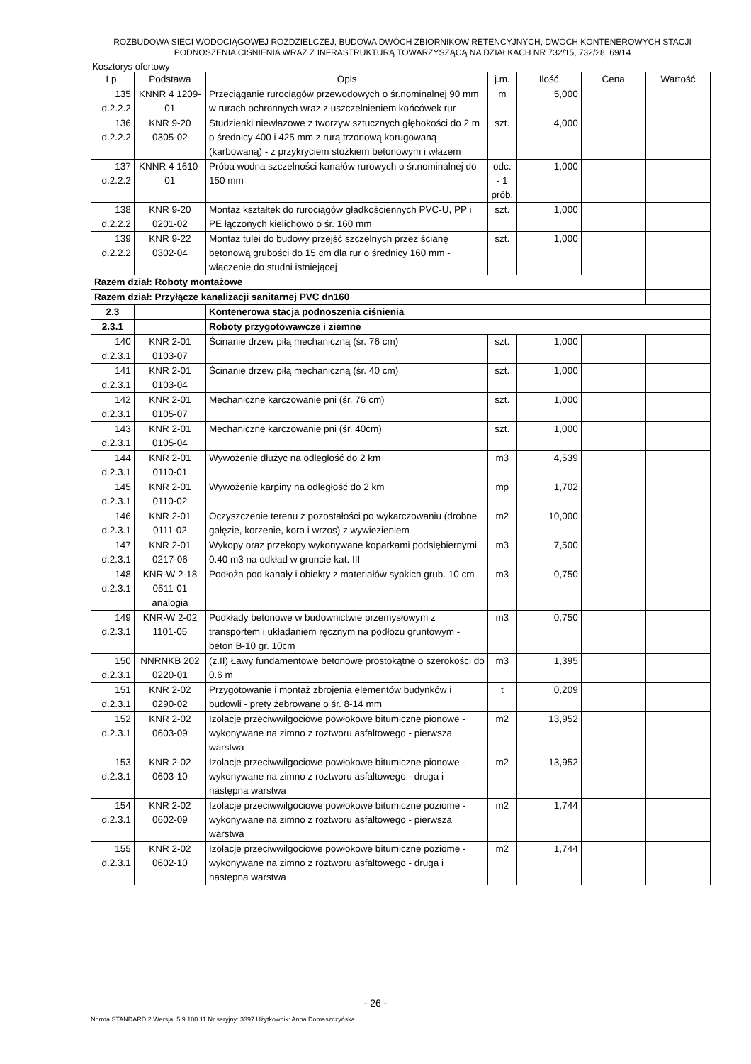ROZBUDOWA SIECI WODOCIĄGOWEJ ROZDZIELCZEJ, BUDOWA DWÓCH ZBIORNIKÓW RETENCYJNYCH, DWÓCH KONTENEROWYCH STACJI PODNOSZENIA CIŚNIENIA WRAZ Z INFRASTRUKTURĄ TOWARZYSZĄCĄ NA DZIAŁKACH NR 732/15, 732/28, 69/14
Kosztorys ofertowy
| Lp. | Podstawa | Opis | j.m. | Ilość | Cena | Wartość |
| --- | --- | --- | --- | --- | --- | --- |
| 135 d.2.2.2 | KNNR 4 1209-01 | Przeciąganie rurociągów przewodowych o śr.nominalnej 90 mm w rurach ochronnych wraz z uszczelnieniem końcówek rur | m | 5,000 | | |
| 136 d.2.2.2 | KNR 9-20 0305-02 | Studzienki niewłazowe z tworzyw sztucznych głębokości do 2 m o średnicy 400 i 425 mm z rurą trzonową korugowaną (karbowaną) - z przykryciem stożkiem betonowym i włazem | szt. | 4,000 | | |
| 137 d.2.2.2 | KNNR 4 1610-01 | Próba wodna szczelności kanałów rurowych o śr.nominalnej do 150 mm | odc. - 1 prób. | 1,000 | | |
| 138 d.2.2.2 | KNR 9-20 0201-02 | Montaż kształtek do rurociągów gładkościennych PVC-U, PP i PE łączonych kielichowo o śr. 160 mm | szt. | 1,000 | | |
| 139 d.2.2.2 | KNR 9-22 0302-04 | Montaż tulei do budowy przejść szczelnych przez ścianę betonową grubości do 15 cm dla rur o średnicy 160 mm - włączenie do studni istniejącej | szt. | 1,000 | | |
| Razem dział: Roboty montażowe | | | | | | |
| Razem dział: Przyłącze kanalizacji sanitarnej PVC dn160 | | | | | | |
| 2.3 | | Kontenerowa stacja podnoszenia ciśnienia | | | | |
| 2.3.1 | | Roboty przygotowawcze i ziemne | | | | |
| 140 d.2.3.1 | KNR 2-01 0103-07 | Ścinanie drzew piłą mechaniczną (śr. 76 cm) | szt. | 1,000 | | |
| 141 d.2.3.1 | KNR 2-01 0103-04 | Ścinanie drzew piłą mechaniczną (śr. 40 cm) | szt. | 1,000 | | |
| 142 d.2.3.1 | KNR 2-01 0105-07 | Mechaniczne karczowanie pni (śr. 76 cm) | szt. | 1,000 | | |
| 143 d.2.3.1 | KNR 2-01 0105-04 | Mechaniczne karczowanie pni (śr. 40cm) | szt. | 1,000 | | |
| 144 d.2.3.1 | KNR 2-01 0110-01 | Wywożenie dłużyc na odległość do 2 km | m3 | 4,539 | | |
| 145 d.2.3.1 | KNR 2-01 0110-02 | Wywożenie karpiny na odległość do 2 km | mp | 1,702 | | |
| 146 d.2.3.1 | KNR 2-01 0111-02 | Oczyszczenie terenu z pozostałości po wykarczowaniu (drobne gałęzie, korzenie, kora i wrzos) z wywiezieniem | m2 | 10,000 | | |
| 147 d.2.3.1 | KNR 2-01 0217-06 | Wykopy oraz przekopy wykonywane koparkami podsiębiernymi 0.40 m3 na odkład w gruncie kat. III | m3 | 7,500 | | |
| 148 d.2.3.1 | KNR-W 2-18 0511-01 analogia | Podłoża pod kanały i obiekty z materiałów sypkich grub. 10 cm | m3 | 0,750 | | |
| 149 d.2.3.1 | KNR-W 2-02 1101-05 | Podkłady betonowe w budownictwie przemysłowym z transportem i układaniem ręcznym na podłożu gruntowym - beton B-10 gr. 10cm | m3 | 0,750 | | |
| 150 d.2.3.1 | NNRNKB 202 0220-01 | (z.II) Ławy fundamentowe betonowe prostokątne o szerokości do 0.6 m | m3 | 1,395 | | |
| 151 d.2.3.1 | KNR 2-02 0290-02 | Przygotowanie i montaż zbrojenia elementów budynków i budowli - pręty żebrowane o śr. 8-14 mm | t | 0,209 | | |
| 152 d.2.3.1 | KNR 2-02 0603-09 | Izolacje przeciwwilgociowe powłokowe bitumiczne pionowe - wykonywane na zimno z roztworu asfaltowego - pierwsza warstwa | m2 | 13,952 | | |
| 153 d.2.3.1 | KNR 2-02 0603-10 | Izolacje przeciwwilgociowe powłokowe bitumiczne pionowe - wykonywane na zimno z roztworu asfaltowego - druga i następna warstwa | m2 | 13,952 | | |
| 154 d.2.3.1 | KNR 2-02 0602-09 | Izolacje przeciwwilgociowe powłokowe bitumiczne poziome - wykonywane na zimno z roztworu asfaltowego - pierwsza warstwa | m2 | 1,744 | | |
| 155 d.2.3.1 | KNR 2-02 0602-10 | Izolacje przeciwwilgociowe powłokowe bitumiczne poziome - wykonywane na zimno z roztworu asfaltowego - druga i następna warstwa | m2 | 1,744 | | |
- 26 -
Norma STANDARD 2 Wersja: 5.9.100.11 Nr seryjny: 3397 Użytkownik: Anna Domaszczyńska